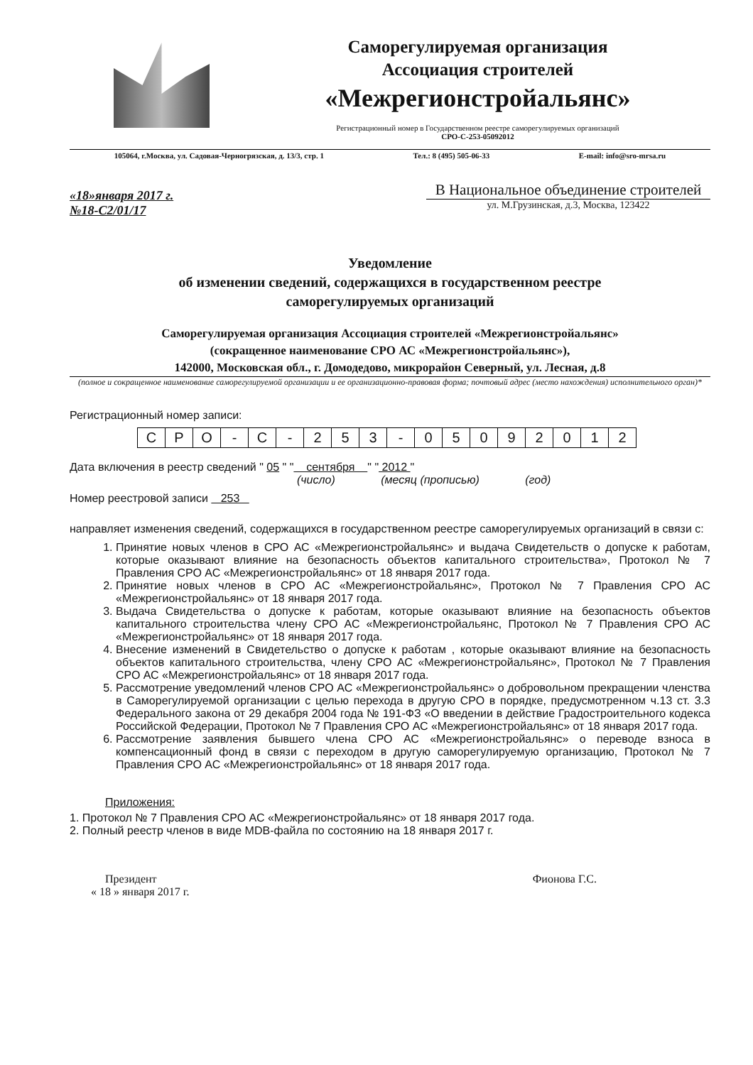Саморегулируемая организация
Ассоциация строителей
«Межрегионстройальянс»
Регистрационный номер в Государственном реестре саморегулируемых организаций
СРО-С-253-05092012
105064, г.Москва, ул. Садовая-Черногрязская, д. 13/3, стр. 1 Тел.: 8 (495) 505-06-33 E-mail: info@sro-mrsa.ru
«18»января 2017 г.
№18-С2/01/17
В Национальное объединение строителей
ул. М.Грузинская, д.3, Москва, 123422
Уведомление
об изменении сведений, содержащихся в государственном реестре
саморегулируемых организаций
Саморегулируемая организация Ассоциация строителей «Межрегионстройальянс»
(сокращенное наименование СРО АС «Межрегионстройальянс»),
142000, Московская обл., г. Домодедово, микрорайон Северный, ул. Лесная, д.8
(полное и сокращенное наименование саморегулируемой организации и ее организационно-правовая форма; почтовый адрес (место нахождения) исполнительного орган)*
Регистрационный номер записи:
| С | Р | О | - | С | - | 2 | 5 | 3 | - | 0 | 5 | 0 | 9 | 2 | 0 | 1 | 2 |
Дата включения в реестр сведений " 05 " " сентября " " 2012 "
(число) (месяц (прописью) (год)
Номер реестровой записи 253
направляет изменения сведений, содержащихся в государственном реестре саморегулируемых организаций в связи с:
1. Принятие новых членов в СРО АС «Межрегионстройальянс» и выдача Свидетельств о допуске к работам, которые оказывают влияние на безопасность объектов капитального строительства», Протокол № 7 Правления СРО АС «Межрегионстройальянс» от 18 января 2017 года.
2. Принятие новых членов в СРО АС «Межрегионстройальянс», Протокол № 7 Правления СРО АС «Межрегионстройальянс» от 18 января 2017 года.
3. Выдача Свидетельства о допуске к работам, которые оказывают влияние на безопасность объектов капитального строительства члену СРО АС «Межрегионстройальянс, Протокол № 7 Правления СРО АС «Межрегионстройальянс» от 18 января 2017 года.
4. Внесение изменений в Свидетельство о допуске к работам , которые оказывают влияние на безопасность объектов капитального строительства, члену СРО АС «Межрегионстройальянс», Протокол № 7 Правления СРО АС «Межрегионстройальянс» от 18 января 2017 года.
5. Рассмотрение уведомлений членов СРО АС «Межрегионстройальянс» о добровольном прекращении членства в Саморегулируемой организации с целью перехода в другую СРО в порядке, предусмотренном ч.13 ст. 3.3 Федерального закона от 29 декабря 2004 года № 191-ФЗ «О введении в действие Градостроительного кодекса Российской Федерации, Протокол № 7 Правления СРО АС «Межрегионстройальянс» от 18 января 2017 года.
6. Рассмотрение заявления бывшего члена СРО АС «Межрегионстройальянс» о переводе взноса в компенсационный фонд в связи с переходом в другую саморегулируемую организацию, Протокол № 7 Правления СРО АС «Межрегионстройальянс» от 18 января 2017 года.
Приложения:
1. Протокол № 7 Правления СРО АС «Межрегионстройальянс» от 18 января 2017 года.
2. Полный реестр членов в виде MDB-файла по состоянию на 18 января 2017 г.
Президент
« 18 » января 2017 г.
Фионова Г.С.